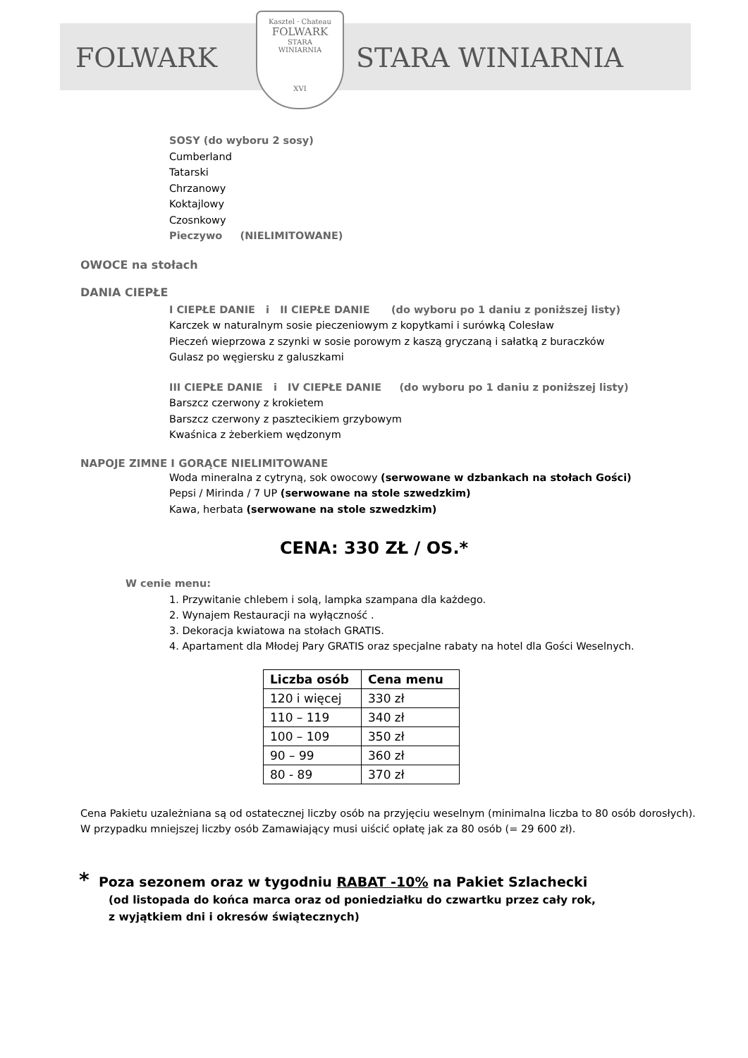FOLWARK STARA WINIARNIA
Kasztel · Chateau
FOLWARK
STARA
WINIARNIA
XVI
SOSY (do wyboru 2 sosy)
Cumberland
Tatarski
Chrzanowy
Koktajlowy
Czosnkowy
Pieczywo (NIELIMITOWANE)
OWOCE na stołach
DANIA CIEPŁE
I CIEPŁE DANIE i II CIEPŁE DANIE (do wyboru po 1 daniu z poniższej listy)
Karczek w naturalnym sosie pieczeniowym z kopytkami i surówką Colesław
Pieczeń wieprzowa z szynki w sosie porowym z kaszą gryczaną i sałatką z buraczków
Gulasz po węgiersku z galuszkami
III CIEPŁE DANIE i IV CIEPŁE DANIE (do wyboru po 1 daniu z poniższej listy)
Barszcz czerwony z krokietem
Barszcz czerwony z pasztecikiem grzybowym
Kwaśnica z żeberkiem wędzonym
NAPOJE ZIMNE I GORĄCE NIELIMITOWANE
Woda mineralna z cytryną, sok owocowy (serwowane w dzbankach na stołach Gości)
Pepsi / Mirinda / 7 UP (serwowane na stole szwedzkim)
Kawa, herbata (serwowane na stole szwedzkim)
CENA: 330 ZŁ / OS.*
W cenie menu:
1. Przywitanie chlebem i solą, lampka szampana dla każdego.
2. Wynajem Restauracji na wyłączność .
3. Dekoracja kwiatowa na stołach GRATIS.
4. Apartament dla Młodej Pary GRATIS oraz specjalne rabaty na hotel dla Gości Weselnych.
| Liczba osób | Cena menu |
| --- | --- |
| 120 i więcej | 330 zł |
| 110 – 119 | 340 zł |
| 100 – 109 | 350 zł |
| 90 – 99 | 360 zł |
| 80 - 89 | 370 zł |
Cena Pakietu uzależniana są od ostatecznej liczby osób na przyjęciu weselnym (minimalna liczba to 80 osób dorosłych).
W przypadku mniejszej liczby osób Zamawiający musi uiścić opłatę jak za 80 osób (= 29 600 zł).
* Poza sezonem oraz w tygodniu RABAT -10% na Pakiet Szlachecki
(od listopada do końca marca oraz od poniedziałku do czwartku przez cały rok,
z wyjątkiem dni i okresów świątecznych)